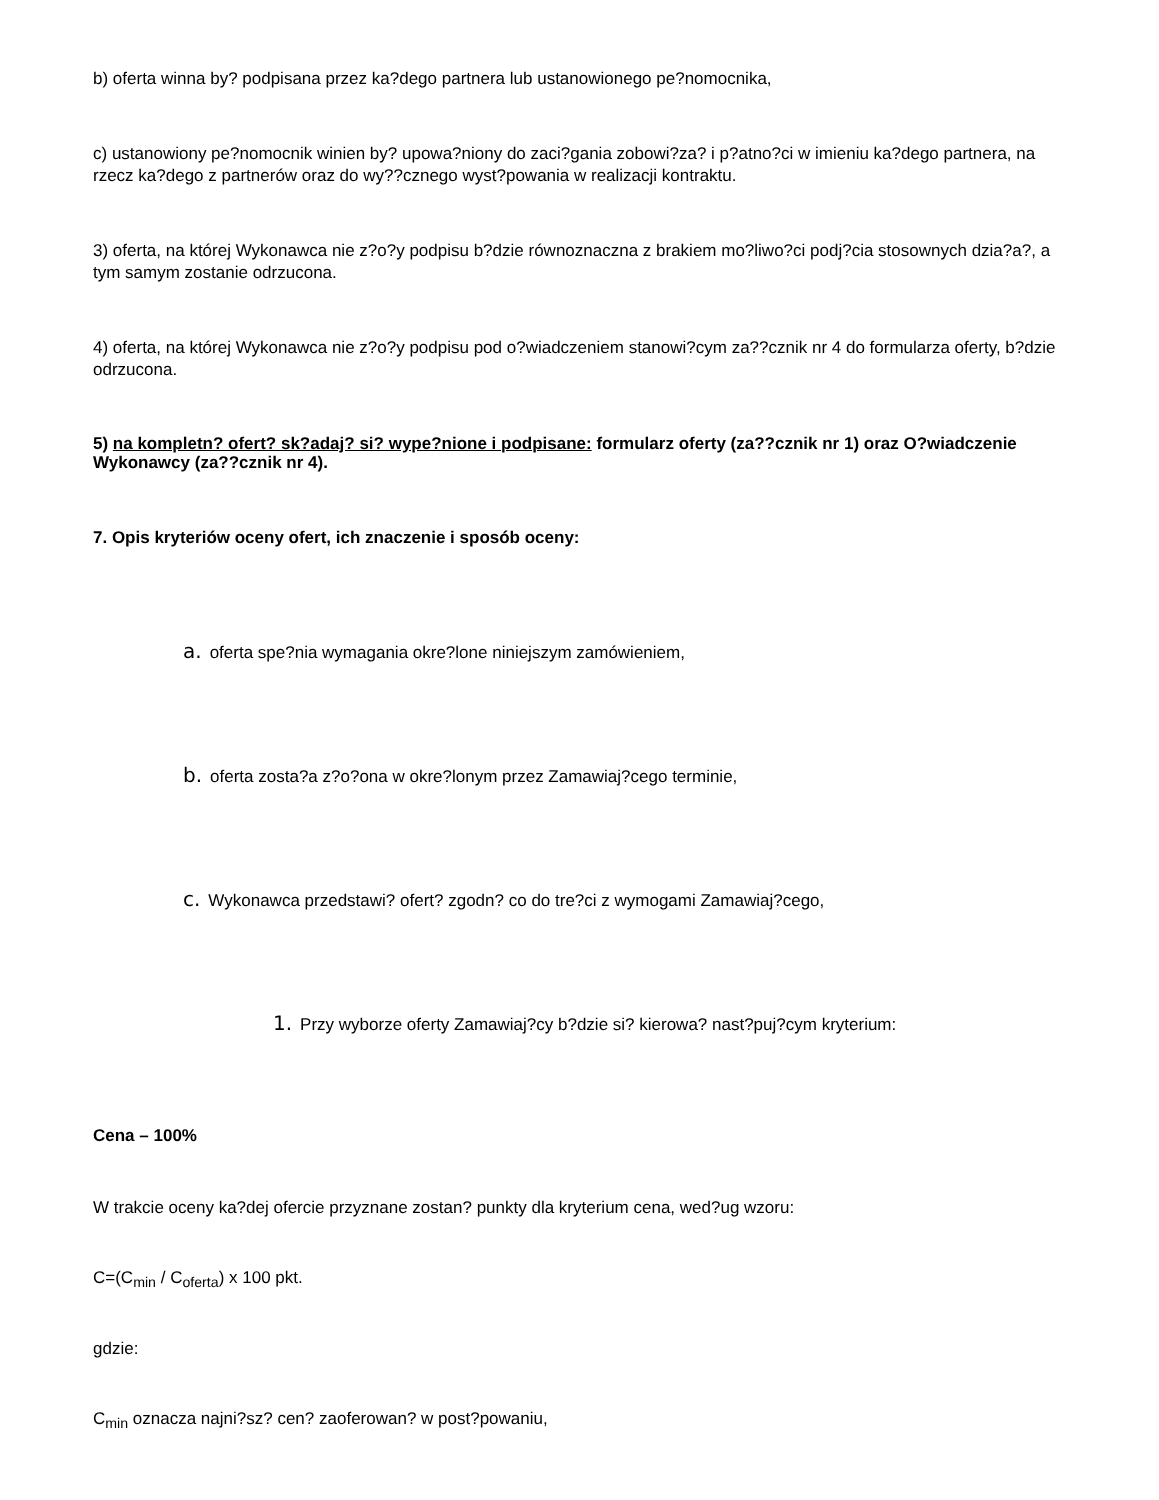b) oferta winna by? podpisana przez ka?dego partnera lub ustanowionego pe?nomocnika,
c) ustanowiony pe?nomocnik winien by? upowa?niony do zaci?gania zobowi?za? i p?atno?ci w imieniu ka?dego partnera, na rzecz ka?dego z partnerów oraz do wy??cznego wyst?powania w realizacji kontraktu.
3) oferta, na której Wykonawca nie z?o?y podpisu b?dzie równoznaczna z brakiem mo?liwo?ci podj?cia stosownych dzia?a?, a tym samym zostanie odrzucona.
4) oferta, na której Wykonawca nie z?o?y podpisu pod o?wiadczeniem stanowi?cym za??cznik nr 4 do formularza oferty, b?dzie odrzucona.
5) na kompletn? ofert? sk?adaj? si? wype?nione i podpisane: formularz oferty (za??cznik nr 1) oraz O?wiadczenie Wykonawcy (za??cznik nr 4).
7. Opis kryteriów oceny ofert, ich znaczenie i sposób oceny:
a. oferta spe?nia wymagania okre?lone niniejszym zamówieniem,
b. oferta zosta?a z?o?ona w okre?lonym przez Zamawiaj?cego terminie,
c. Wykonawca przedstawi? ofert? zgodn? co do tre?ci z wymogami Zamawiaj?cego,
1. Przy wyborze oferty Zamawiaj?cy b?dzie si? kierowa? nast?puj?cym kryterium:
Cena – 100%
W trakcie oceny ka?dej ofercie przyznane zostan? punkty dla kryterium cena, wed?ug wzoru:
C=(C<sub>min</sub> / C<sub>oferta</sub>) x 100 pkt.
gdzie:
C<sub>min</sub> oznacza najni?sz? cen? zaoferowan? w post?powaniu,